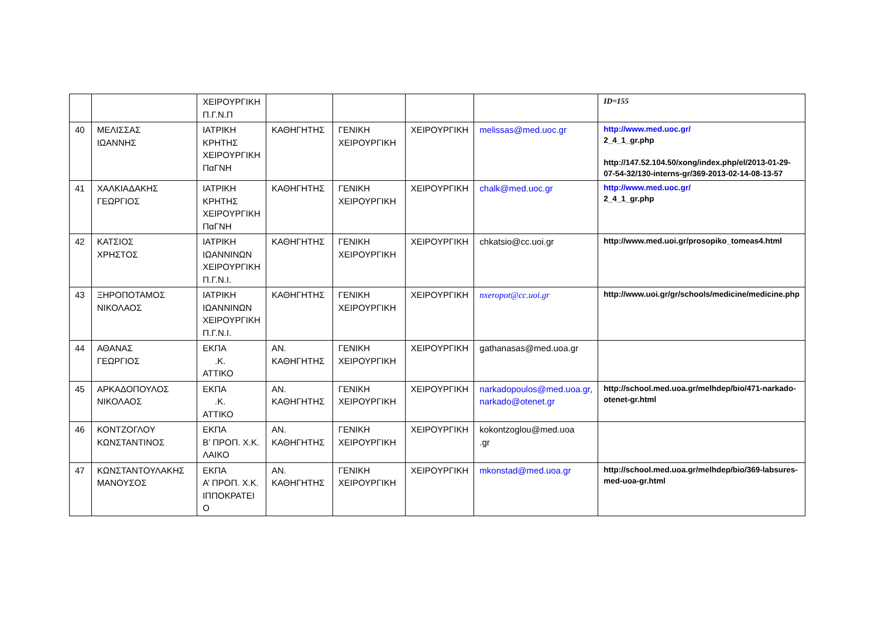| | | ΧΕΙΡΟΥΡΓΙΚΗ Π.Γ.Ν.Π | | | | | ID=155 |
| 40 | ΜΕΛΙΣΣΑΣ ΙΩΑΝΝΗΣ | ΙΑΤΡΙΚΗ ΚΡΗΤΗΣ ΧΕΙΡΟΥΡΓΙΚΗ ΠαΓΝΗ | ΚΑΘΗΓΗΤΗΣ | ΓΕΝΙΚΗ ΧΕΙΡΟΥΡΓΙΚΗ | ΧΕΙΡΟΥΡΓΙΚΗ | melissas@med.uoc.gr | http://www.med.uoc.gr/ 2_4_1_gr.php http://147.52.104.50/xong/index.php/el/2013-01-29-07-54-32/130-interns-gr/369-2013-02-14-08-13-57 |
| 41 | ΧΑΛΚΙΑΔΑΚΗΣ ΓΕΩΡΓΙΟΣ | ΙΑΤΡΙΚΗ ΚΡΗΤΗΣ ΧΕΙΡΟΥΡΓΙΚΗ ΠαΓΝΗ | ΚΑΘΗΓΗΤΗΣ | ΓΕΝΙΚΗ ΧΕΙΡΟΥΡΓΙΚΗ | ΧΕΙΡΟΥΡΓΙΚΗ | chalk@med.uoc.gr | http://www.med.uoc.gr/ 2_4_1_gr.php |
| 42 | ΚΑΤΣΙΟΣ ΧΡΗΣΤΟΣ | ΙΑΤΡΙΚΗ ΙΩΑΝΝΙΝΩΝ ΧΕΙΡΟΥΡΓΙΚΗ Π.Γ.Ν.Ι. | ΚΑΘΗΓΗΤΗΣ | ΓΕΝΙΚΗ ΧΕΙΡΟΥΡΓΙΚΗ | ΧΕΙΡΟΥΡΓΙΚΗ | chkatsio@cc.uoi.gr | http://www.med.uoi.gr/prosopiko_tomeas4.html |
| 43 | ΞΗΡΟΠΟΤΑΜΟΣ ΝΙΚΟΛΑΟΣ | ΙΑΤΡΙΚΗ ΙΩΑΝΝΙΝΩΝ ΧΕΙΡΟΥΡΓΙΚΗ Π.Γ.Ν.Ι. | ΚΑΘΗΓΗΤΗΣ | ΓΕΝΙΚΗ ΧΕΙΡΟΥΡΓΙΚΗ | ΧΕΙΡΟΥΡΓΙΚΗ | nxeropot@cc.uoi.gr | http://www.uoi.gr/gr/schools/medicine/medicine.php |
| 44 | ΑΘΑΝΑΣ ΓΕΩΡΓΙΟΣ | ΕΚΠΑ .Κ. ΑΤΤΙΚΟ | ΑΝ. ΚΑΘΗΓΗΤΗΣ | ΓΕΝΙΚΗ ΧΕΙΡΟΥΡΓΙΚΗ | ΧΕΙΡΟΥΡΓΙΚΗ | gathanasas@med.uoa.gr | |
| 45 | ΑΡΚΑΔΟΠΟΥΛΟΣ ΝΙΚΟΛΑΟΣ | ΕΚΠΑ .Κ. ΑΤΤΙΚΟ | ΑΝ. ΚΑΘΗΓΗΤΗΣ | ΓΕΝΙΚΗ ΧΕΙΡΟΥΡΓΙΚΗ | ΧΕΙΡΟΥΡΓΙΚΗ | narkadopoulos@med.uoa.gr , narkado@otenet.gr | http://school.med.uoa.gr/melhdep/bio/471-narkado-otenet-gr.html |
| 46 | ΚΟΝΤΖΟΓΛΟΥ ΚΩΝΣΤΑΝΤΙΝΟΣ | ΕΚΠΑ Β’ ΠΡΟΠ. Χ.Κ. ΛΑΙΚΟ | ΑΝ. ΚΑΘΗΓΗΤΗΣ | ΓΕΝΙΚΗ ΧΕΙΡΟΥΡΓΙΚΗ | ΧΕΙΡΟΥΡΓΙΚΗ | kokontzoglou@med.uoa .gr | |
| 47 | ΚΩΝΣΤΑΝΤΟΥΛΑΚΗΣ ΜΑΝΟΥΣΟΣ | ΕΚΠΑ Α’ ΠΡΟΠ. Χ.Κ. ΙΠΠΟΚΡΑΤΕΙ Ο | ΑΝ. ΚΑΘΗΓΗΤΗΣ | ΓΕΝΙΚΗ ΧΕΙΡΟΥΡΓΙΚΗ | ΧΕΙΡΟΥΡΓΙΚΗ | mkonstad@med.uoa.gr | http://school.med.uoa.gr/melhdep/bio/369-labsures-med-uoa-gr.html |